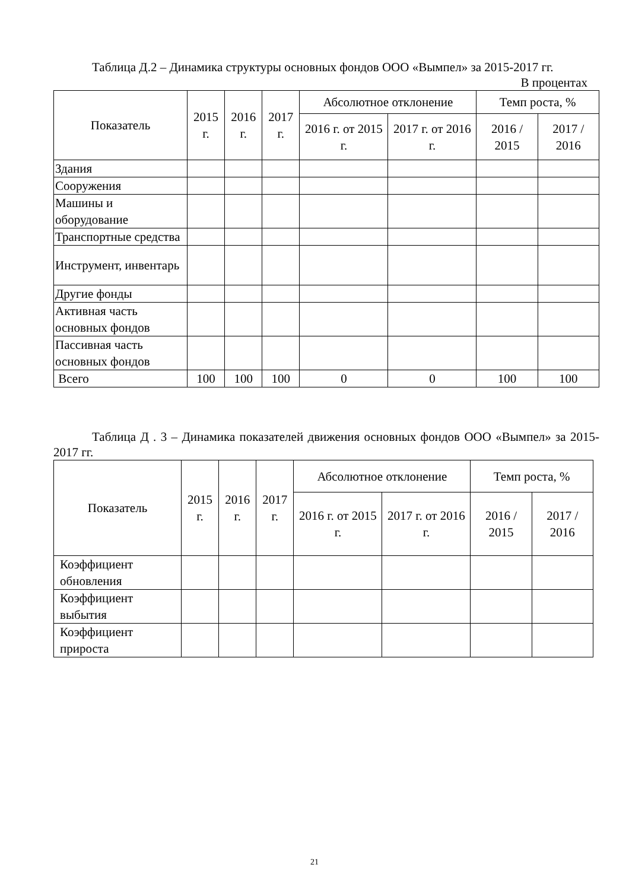Таблица Д.2 – Динамика структуры основных фондов ООО «Вымпел» за 2015-2017 гг.
В процентах
| Показатель | 2015 г. | 2016 г. | 2017 г. | Абсолютное отклонение | | Темп роста, % | |
| --- | --- | --- | --- | --- | --- | --- | --- |
| | | | | 2016 г. от 2015 г. | 2017 г. от 2016 г. | 2016 / 2015 | 2017 / 2016 |
| Здания | | | | | | | |
| Сооружения | | | | | | | |
| Машины и оборудование | | | | | | | |
| Транспортные средства | | | | | | | |
| Инструмент, инвентарь | | | | | | | |
| Другие фонды | | | | | | | |
| Активная часть основных фондов | | | | | | | |
| Пассивная часть основных фондов | | | | | | | |
| Всего | 100 | 100 | 100 | 0 | 0 | 100 | 100 |
Таблица Д . 3 – Динамика показателей движения основных фондов ООО «Вымпел» за 2015-2017 гг.
| Показатель | 2015 г. | 2016 г. | 2017 г. | Абсолютное отклонение | | Темп роста, % | |
| --- | --- | --- | --- | --- | --- | --- | --- |
| | | | | 2016 г. от 2015 г. | 2017 г. от 2016 г. | 2016 / 2015 | 2017 / 2016 |
| Коэффициент обновления | | | | | | | |
| Коэффициент выбытия | | | | | | | |
| Коэффициент прироста | | | | | | | |
21